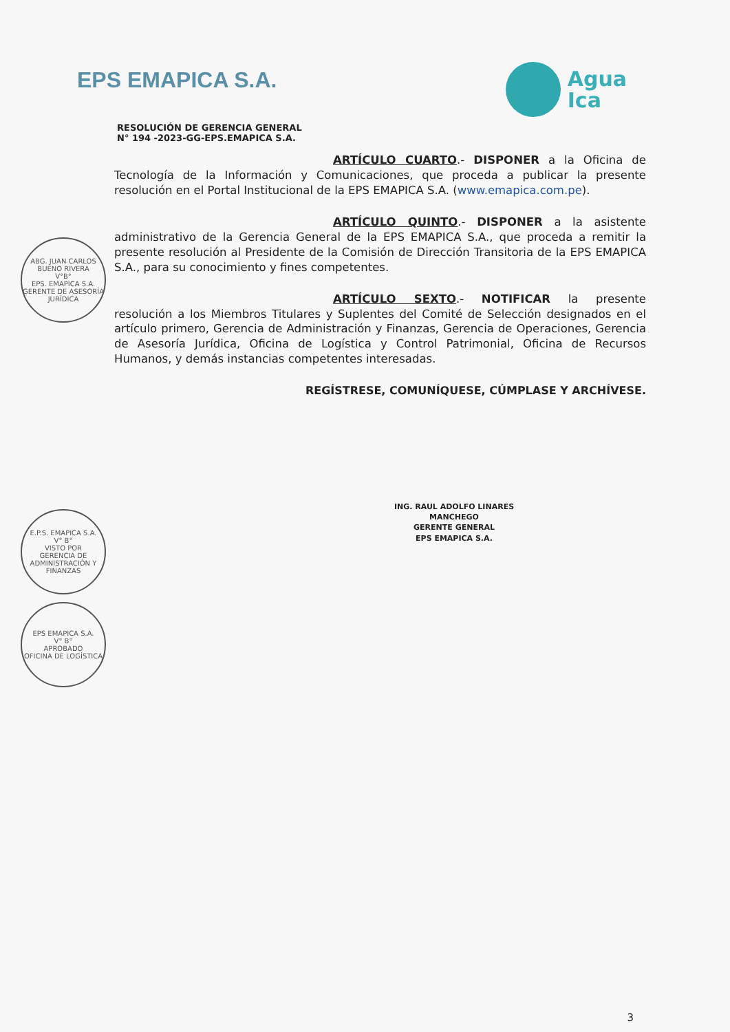EPS EMAPICA S.A.
Agua
Ica
RESOLUCIÓN DE GERENCIA GENERAL
N° 194 -2023-GG-EPS.EMAPICA S.A.
ARTÍCULO CUARTO.- DISPONER a la Oficina de Tecnología de la Información y Comunicaciones, que proceda a publicar la presente resolución en el Portal Institucional de la EPS EMAPICA S.A. (www.emapica.com.pe).
ARTÍCULO QUINTO.- DISPONER a la asistente administrativo de la Gerencia General de la EPS EMAPICA S.A., que proceda a remitir la presente resolución al Presidente de la Comisión de Dirección Transitoria de la EPS EMAPICA S.A., para su conocimiento y fines competentes.
ARTÍCULO SEXTO.- NOTIFICAR la presente resolución a los Miembros Titulares y Suplentes del Comité de Selección designados en el artículo primero, Gerencia de Administración y Finanzas, Gerencia de Operaciones, Gerencia de Asesoría Jurídica, Oficina de Logística y Control Patrimonial, Oficina de Recursos Humanos, y demás instancias competentes interesadas.
REGÍSTRESE, COMUNÍQUESE, CÚMPLASE Y ARCHÍVESE.
ING. RAUL ADOLFO LINARES MANCHEGO
GERENTE GENERAL
EPS EMAPICA S.A.
ABG. JUAN CARLOS BUENO RIVERA
V°B°
EPS. EMAPICA S.A.
GERENTE DE ASESORÍA JURÍDICA
E.P.S. EMAPICA S.A.
V° B°
VISTO POR
GERENCIA DE ADMINISTRACIÓN Y FINANZAS
EPS EMAPICA S.A.
V° B°
APROBADO
OFICINA DE LOGÍSTICA
3